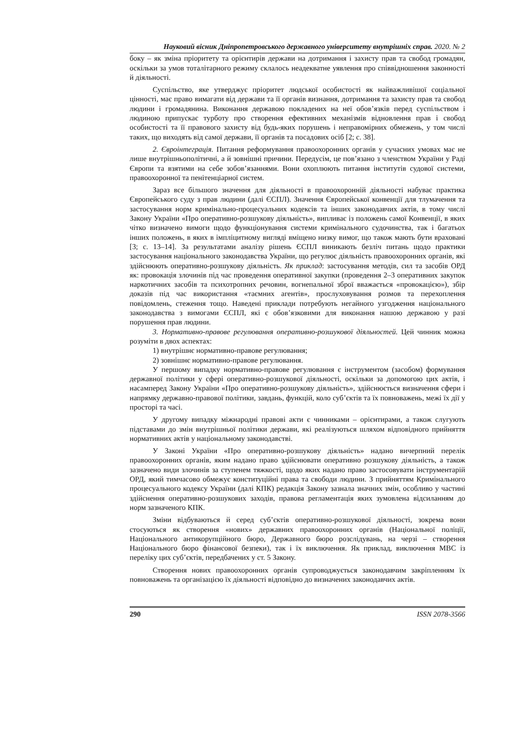Науковий вісник Дніпропетровського державного університету внутрішніх справ. 2020. № 2
боку – як зміна пріоритету та орієнтирів держави на дотримання і захисту прав та свобод громадян, оскільки за умов тоталітарного режиму склалось неадекватне уявлення про співвідношення законності й діяльності.
Суспільство, яке утверджує пріоритет людської особистості як найважливішої соціальної цінності, має право вимагати від держави та її органів визнання, дотримання та захисту прав та свобод людини і громадянина. Виконання державою покладених на неї обов’язків перед суспільством і людиною припускає турботу про створення ефективних механізмів відновлення прав і свобод особистості та її правового захисту від будь-яких порушень і неправомірних обмежень, у том числі таких, що виходять від самої держави, її органів та посадових осіб [2; с. 38].
2. Євроінтеграція. Питання реформування правоохоронних органів у сучасних умовах має не лише внутрішньополітичні, а й зовнішні причини. Передусім, це пов’язано з членством України у Раді Європи та взятими на себе зобов’язаннями. Вони охоплюють питання інститутів судової системи, правоохоронної та пенітенціарної систем.
Зараз все більшого значення для діяльності в правоохоронній діяльності набуває практика Європейського суду з прав людини (далі ЄСПЛ). Значення Європейської конвенції для тлумачення та застосування норм кримінально-процесуальних кодексів та інших законодавчих актів, в тому числі Закону України «Про оперативно-розшукову діяльність», випливає із положень самої Конвенції, в яких чітко визначено вимоги щодо функціонування системи кримінального судочинства, так і багатьох інших положень, в яких в імпліцитному вигляді вміщено низку вимог, що також мають бути враховані [3; с. 13–14]. За результатами аналізу рішень ЄСПЛ виникають безліч питань щодо практики застосування національного законодавства України, що регулює діяльність правоохоронних органів, які здійснюють оперативно-розшукову діяльність. Як приклад: застосування методів, сил та засобів ОРД як: провокація злочинів під час проведення оперативної закупки (проведення 2–3 оперативних закупок наркотичних засобів та психотропних речовин, вогнепальної зброї вважається «провокацією»), збір доказів під час використання «таємних агентів», прослуховування розмов та перехоплення повідомлень, стеження тощо. Наведені приклади потребують негайного узгодження національного законодавства з вимогами ЄСПЛ, які є обов’язковими для виконання нашою державою у разі порушення прав людини.
3. Нормативно-правове регулювання оперативно-розшукової діяльностей. Цей чинник можна розуміти в двох аспектах:
1) внутрішнє нормативно-правове регулювання;
2) зовнішнє нормативно-правове регулювання.
У першому випадку нормативно-правове регулювання є інструментом (засобом) формування державної політики у сфері оперативно-розшукової діяльності, оскільки за допомогою цих актів, і насамперед Закону України «Про оперативно-розшукову діяльність», здійснюється визначення сфери і напрямку державно-правової політики, завдань, функцій, коло суб’єктів та їх повноважень, межі їх дії у просторі та часі.
У другому випадку міжнародні правові акти є чинниками – орієнтирами, а також слугують підставами до змін внутрішньої політики держави, які реалізуються шляхом відповідного прийняття нормативних актів у національному законодавстві.
У Законі України «Про оперативно-розшукову діяльність» надано вичерпний перелік правоохоронних органів, яким надано право здійснювати оперативно розшукову діяльність, а також зазначено види злочинів за ступенем тяжкості, щодо яких надано право застосовувати інструментарій ОРД, який тимчасово обмежує конституційні права та свободи людини. З прийняттям Кримінального процесуального кодексу України (далі КПК) редакція Закону зазнала значних змін, особливо у частині здійснення оперативно-розшукових заходів, правова регламентація яких зумовлена відсиланням до норм зазначеного КПК.
Зміни відбуваються й серед суб’єктів оперативно-розшукової діяльності, зокрема вони стосуються як створення «нових» державних правоохоронних органів (Національної поліції, Національного антикорупційного бюро, Державного бюро розслідувань, на черзі – створення Національного бюро фінансової безпеки), так і їх виключення. Як приклад, виключення МВС із переліку цих суб’єктів, передбачених у ст. 5 Закону.
Створення нових правоохоронних органів супроводжується законодавчим закріпленням їх повноважень та організацією їх діяльності відповідно до визначених законодавчих актів.
290 ISSN 2078-3566